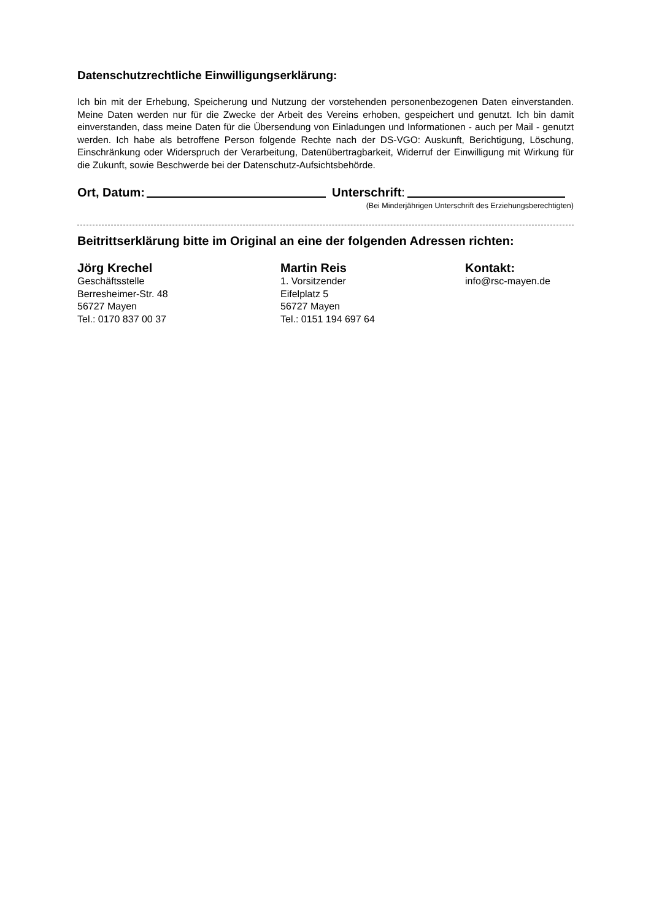Datenschutzrechtliche Einwilligungserklärung:
Ich bin mit der Erhebung, Speicherung und Nutzung der vorstehenden personenbezogenen Daten einverstanden. Meine Daten werden nur für die Zwecke der Arbeit des Vereins erhoben, gespeichert und genutzt. Ich bin damit einverstanden, dass meine Daten für die Übersendung von Einladungen und Informationen - auch per Mail - genutzt werden. Ich habe als betroffene Person folgende Rechte nach der DS-VGO: Auskunft, Berichtigung, Löschung, Einschränkung oder Widerspruch der Verarbeitung, Datenübertragbarkeit, Widerruf der Einwilligung mit Wirkung für die Zukunft, sowie Beschwerde bei der Datenschutz-Aufsichtsbehörde.
Ort, Datum: Unterschrift:
(Bei Minderjährigen Unterschrift des Erziehungsberechtigten)
Beitrittserklärung bitte im Original an eine der folgenden Adressen richten:
Jörg Krechel
Geschäftsstelle
Berresheimer-Str. 48
56727 Mayen
Tel.: 0170 837 00 37
Martin Reis
1. Vorsitzender
Eifelplatz 5
56727 Mayen
Tel.: 0151 194 697 64
Kontakt:
info@rsc-mayen.de